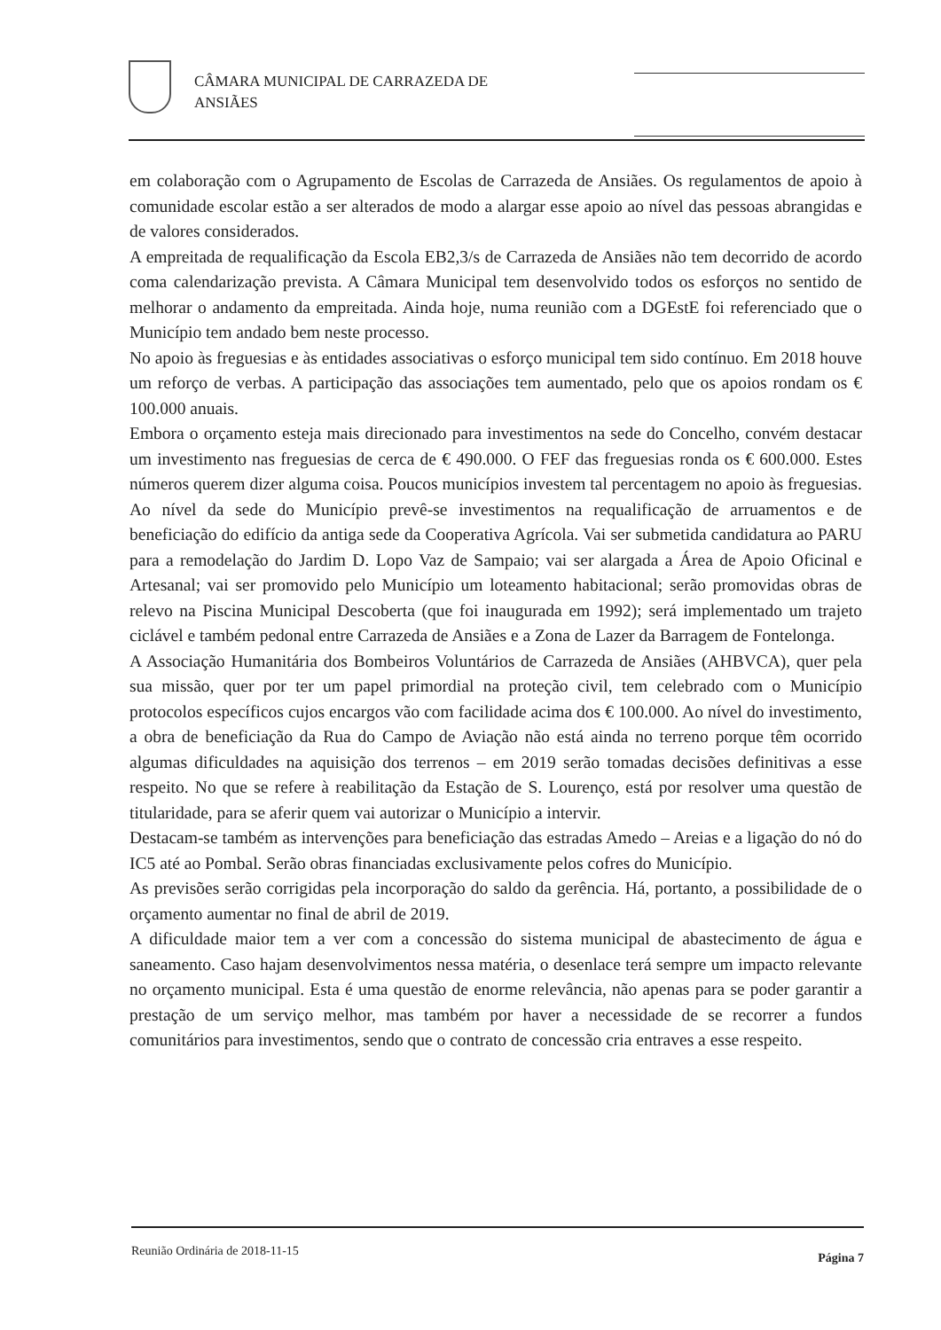CÂMARA MUNICIPAL DE CARRAZEDA DE ANSIÃES
em colaboração com o Agrupamento de Escolas de Carrazeda de Ansiães. Os regulamentos de apoio à comunidade escolar estão a ser alterados de modo a alargar esse apoio ao nível das pessoas abrangidas e de valores considerados.
A empreitada de requalificação da Escola EB2,3/s de Carrazeda de Ansiães não tem decorrido de acordo coma calendarização prevista. A Câmara Municipal tem desenvolvido todos os esforços no sentido de melhorar o andamento da empreitada. Ainda hoje, numa reunião com a DGEstE foi referenciado que o Município tem andado bem neste processo.
No apoio às freguesias e às entidades associativas o esforço municipal tem sido contínuo. Em 2018 houve um reforço de verbas. A participação das associações tem aumentado, pelo que os apoios rondam os € 100.000 anuais.
Embora o orçamento esteja mais direcionado para investimentos na sede do Concelho, convém destacar um investimento nas freguesias de cerca de € 490.000. O FEF das freguesias ronda os € 600.000. Estes números querem dizer alguma coisa. Poucos municípios investem tal percentagem no apoio às freguesias.
Ao nível da sede do Município prevê-se investimentos na requalificação de arruamentos e de beneficiação do edifício da antiga sede da Cooperativa Agrícola. Vai ser submetida candidatura ao PARU para a remodelação do Jardim D. Lopo Vaz de Sampaio; vai ser alargada a Área de Apoio Oficinal e Artesanal; vai ser promovido pelo Município um loteamento habitacional; serão promovidas obras de relevo na Piscina Municipal Descoberta (que foi inaugurada em 1992); será implementado um trajeto ciclável e também pedonal entre Carrazeda de Ansiães e a Zona de Lazer da Barragem de Fontelonga.
A Associação Humanitária dos Bombeiros Voluntários de Carrazeda de Ansiães (AHBVCA), quer pela sua missão, quer por ter um papel primordial na proteção civil, tem celebrado com o Município protocolos específicos cujos encargos vão com facilidade acima dos € 100.000. Ao nível do investimento, a obra de beneficiação da Rua do Campo de Aviação não está ainda no terreno porque têm ocorrido algumas dificuldades na aquisição dos terrenos – em 2019 serão tomadas decisões definitivas a esse respeito. No que se refere à reabilitação da Estação de S. Lourenço, está por resolver uma questão de titularidade, para se aferir quem vai autorizar o Município a intervir.
Destacam-se também as intervenções para beneficiação das estradas Amedo – Areias e a ligação do nó do IC5 até ao Pombal. Serão obras financiadas exclusivamente pelos cofres do Município.
As previsões serão corrigidas pela incorporação do saldo da gerência. Há, portanto, a possibilidade de o orçamento aumentar no final de abril de 2019.
A dificuldade maior tem a ver com a concessão do sistema municipal de abastecimento de água e saneamento. Caso hajam desenvolvimentos nessa matéria, o desenlace terá sempre um impacto relevante no orçamento municipal. Esta é uma questão de enorme relevância, não apenas para se poder garantir a prestação de um serviço melhor, mas também por haver a necessidade de se recorrer a fundos comunitários para investimentos, sendo que o contrato de concessão cria entraves a esse respeito.
Reunião Ordinária de 2018-11-15 Página 7